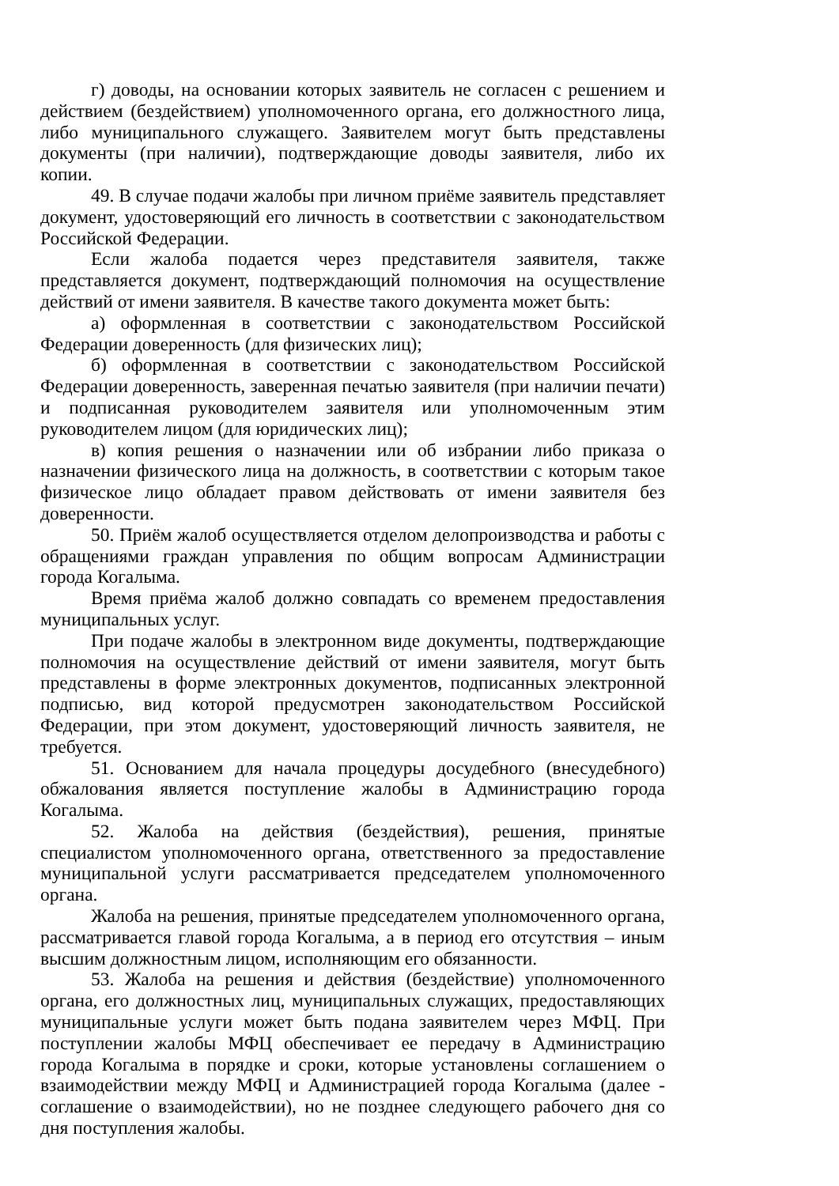г) доводы, на основании которых заявитель не согласен с решением и действием (бездействием) уполномоченного органа, его должностного лица, либо муниципального служащего. Заявителем могут быть представлены документы (при наличии), подтверждающие доводы заявителя, либо их копии.
49. В случае подачи жалобы при личном приёме заявитель представляет документ, удостоверяющий его личность в соответствии с законодательством Российской Федерации.
Если жалоба подается через представителя заявителя, также представляется документ, подтверждающий полномочия на осуществление действий от имени заявителя. В качестве такого документа может быть:
а) оформленная в соответствии с законодательством Российской Федерации доверенность (для физических лиц);
б) оформленная в соответствии с законодательством Российской Федерации доверенность, заверенная печатью заявителя (при наличии печати) и подписанная руководителем заявителя или уполномоченным этим руководителем лицом (для юридических лиц);
в) копия решения о назначении или об избрании либо приказа о назначении физического лица на должность, в соответствии с которым такое физическое лицо обладает правом действовать от имени заявителя без доверенности.
50. Приём жалоб осуществляется отделом делопроизводства и работы с обращениями граждан управления по общим вопросам Администрации города Когалыма.
Время приёма жалоб должно совпадать со временем предоставления муниципальных услуг.
При подаче жалобы в электронном виде документы, подтверждающие полномочия на осуществление действий от имени заявителя, могут быть представлены в форме электронных документов, подписанных электронной подписью, вид которой предусмотрен законодательством Российской Федерации, при этом документ, удостоверяющий личность заявителя, не требуется.
51. Основанием для начала процедуры досудебного (внесудебного) обжалования является поступление жалобы в Администрацию города Когалыма.
52. Жалоба на действия (бездействия), решения, принятые специалистом уполномоченного органа, ответственного за предоставление муниципальной услуги рассматривается председателем уполномоченного органа.
Жалоба на решения, принятые председателем уполномоченного органа, рассматривается главой города Когалыма, а в период его отсутствия – иным высшим должностным лицом, исполняющим его обязанности.
53. Жалоба на решения и действия (бездействие) уполномоченного органа, его должностных лиц, муниципальных служащих, предоставляющих муниципальные услуги может быть подана заявителем через МФЦ. При поступлении жалобы МФЦ обеспечивает ее передачу в Администрацию города Когалыма в порядке и сроки, которые установлены соглашением о взаимодействии между МФЦ и Администрацией города Когалыма (далее - соглашение о взаимодействии), но не позднее следующего рабочего дня со дня поступления жалобы.